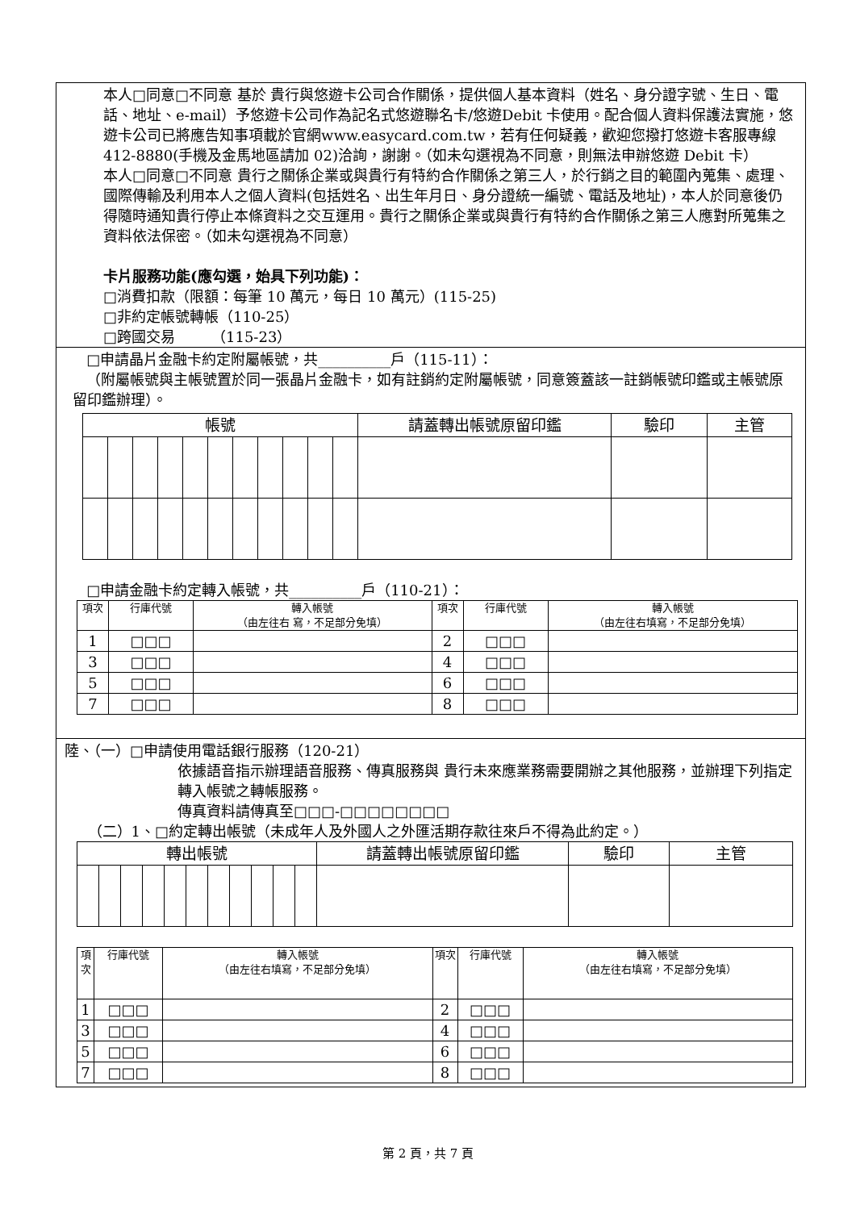本人□同意□不同意 基於 貴行與悠遊卡公司合作關係，提供個人基本資料（姓名、身分證字號、生日、電話、地址、e-mail）予悠遊卡公司作為記名式悠遊聯名卡/悠遊Debit 卡使用。配合個人資料保護法實施，悠遊卡公司已將應告知事項載於官網www.easycard.com.tw，若有任何疑義，歡迎您撥打悠遊卡客服專線 412-8880(手機及金馬地區請加 02)洽詢，謝謝。（如未勾選視為不同意，則無法申辦悠遊 Debit 卡）
本人□同意□不同意 貴行之關係企業或與貴行有特約合作關係之第三人，於行銷之目的範圍內蒐集、處理、國際傳輸及利用本人之個人資料(包括姓名、出生年月日、身分證統一編號、電話及地址)，本人於同意後仍得隨時通知貴行停止本條資料之交互運用。貴行之關係企業或與貴行有特約合作關係之第三人應對所蒐集之資料依法保密。（如未勾選視為不同意）
卡片服務功能(應勾選，始具下列功能)：
□消費扣款（限額：每筆 10 萬元，每日 10 萬元）(115-25)
□非約定帳號轉帳（110-25）
□跨國交易　　　（115-23）
□申請晶片金融卡約定附屬帳號，共__________戶（115-11）：
（附屬帳號與主帳號置於同一張晶片金融卡，如有註銷約定附屬帳號，同意簽蓋該一註銷帳號印鑑或主帳號原留印鑑辦理）。
| 帳號 | | | | | | | | | | | 請蓋轉出帳號原留印鑑 | 驗印 | 主管 |
| --- | --- | --- | --- | --- | --- | --- | --- | --- | --- | --- | --- | --- | --- |
□申請金融卡約定轉入帳號，共__________戶（110-21）：
| 項次 | 行庫代號 | 轉入帳號 （由左往右 寫，不足部分免填） | 項次 | 行庫代號 | 轉入帳號 （由左往右填寫，不足部分免填） |
| --- | --- | --- | --- | --- | --- |
| 1 | □□□ | | 2 | □□□ | |
| 3 | □□□ | | 4 | □□□ | |
| 5 | □□□ | | 6 | □□□ | |
| 7 | □□□ | | 8 | □□□ | |
陸、（一）□申請使用電話銀行服務（120-21）
依據語音指示辦理語音服務、傳真服務與 貴行未來應業務需要開辦之其他服務，並辦理下列指定轉入帳號之轉帳服務。
傳真資料請傳真至□□□-□□□□□□□□
（二）1、□約定轉出帳號（未成年人及外國人之外匯活期存款往來戶不得為此約定。）
| 轉出帳號 | | | | | | | | | | | 請蓋轉出帳號原留印鑑 | 驗印 | 主管 |
| --- | --- | --- | --- | --- | --- | --- | --- | --- | --- | --- | --- | --- | --- |
| 項次 | 行庫代號 | 轉入帳號 （由左往右填寫，不足部分免填） | 項次 | 行庫代號 | 轉入帳號 （由左往右填寫，不足部分免填） |
| --- | --- | --- | --- | --- | --- |
| 1 | □□□ | | 2 | □□□ | |
| 3 | □□□ | | 4 | □□□ | |
| 5 | □□□ | | 6 | □□□ | |
| 7 | □□□ | | 8 | □□□ | |
第 2 頁，共 7 頁